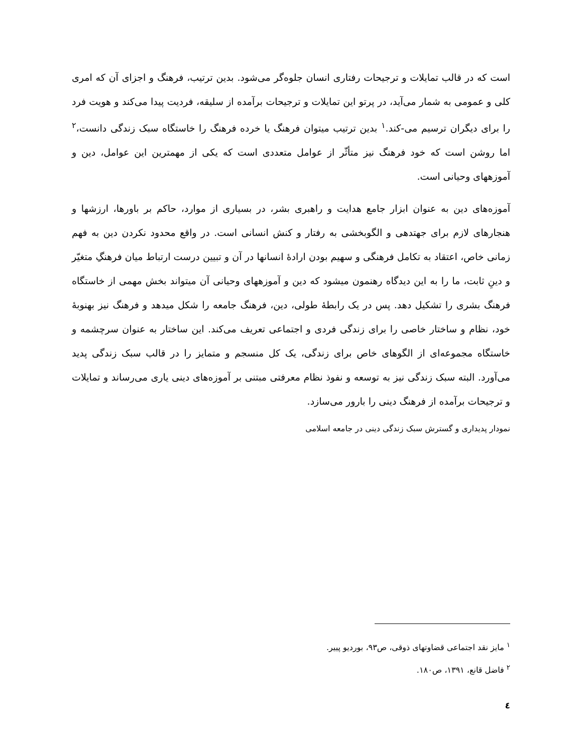است که در قالب تمایلات و ترجیحات رفتاری انسان جلوه‌گر می‌شود. بدین ترتیب، فرهنگ و اجزای آن که امری کلی و عمومی به شمار می‌آید، در پرتو این تمایلات و ترجیحات برآمده از سلیقه، فردیت پیدا می‌کند و هویت فرد را برای دیگران ترسیم می-کند.<sup>۱</sup> بدین ترتیب میتوان فرهنگ یا خرده فرهنگ را خاستگاه سبک زندگی دانست،<sup>۲</sup> اما روشن است که خود فرهنگ نیز متأثّر از عوامل متعددی است که یکی از مهمترین این عوامل، دین و آموزههای وحیانی است.
آموزه‌های دین به عنوان ابزار جامع هدایت و راهبری بشر، در بسیاری از موارد، حاکم بر باورها، ارزشها و هنجارهای لازم برای جهتدهی و الگوبخشی به رفتار و کنش انسانی است. در واقع محدود نکردن دین به فهم زمانی خاص، اعتقاد به تکامل فرهنگی و سهیم بودن ارادهٔ انسانها در آن و تبیین درست ارتباط میان فرهنگِ متغیّر و دینِ ثابت، ما را به این دیدگاه رهنمون میشود که دین و آموزههای وحیانی آن میتواند بخش مهمی از خاستگاه فرهنگ بشری را تشکیل دهد. پس در یک رابطهٔ طولی، دین، فرهنگ جامعه را شکل میدهد و فرهنگ نیز بهنوبهٔ خود، نظام و ساختار خاصی را برای زندگی فردی و اجتماعی تعریف می‌کند. این ساختار به عنوان سرچشمه و خاستگاه مجموعه‌ای از الگوهای خاص برای زندگی، یک کل منسجم و متمایز را در قالب سبک زندگی پدید می‌آورد. البته سبک زندگی نیز به توسعه و نفوذ نظام معرفتی مبتنی بر آموزه‌های دینی یاری می‌رساند و تمایلات و ترجیحات برآمده از فرهنگ دینی را بارور می‌سازد.
نمودار پدیداری و گسترش سبک زندگی دینی در جامعه اسلامی
<sup>۱</sup> مایز نقد اجتماعی قضاوتهای ذوقی، ص۹۳، بوردیو پییر.
<sup>۲</sup> فاضل قانع، ۱۳۹۱، ص۱۸۰.
٤